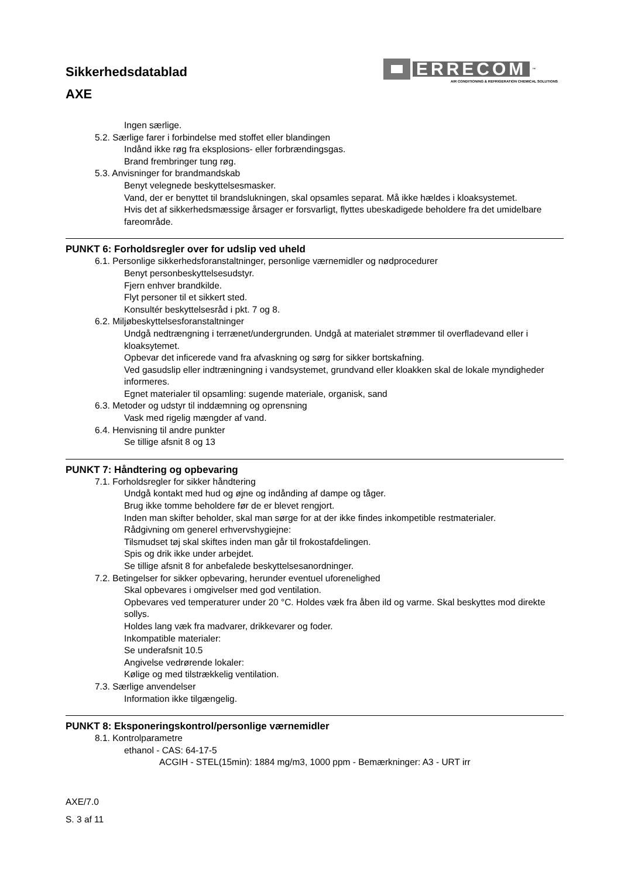Sikkerhedsdatablad
AXE
ERRECOM
™
AIR CONDITIONING & REFRIGERATION CHEMICAL SOLUTIONS
Ingen særlige.
5.2. Særlige farer i forbindelse med stoffet eller blandingen
Indånd ikke røg fra eksplosions- eller forbrændingsgas.
Brand frembringer tung røg.
5.3. Anvisninger for brandmandskab
Benyt velegnede beskyttelsesmasker.
Vand, der er benyttet til brandslukningen, skal opsamles separat. Må ikke hældes i kloaksystemet.
Hvis det af sikkerhedsmæssige årsager er forsvarligt, flyttes ubeskadigede beholdere fra det umidelbare fareområde.
PUNKT 6: Forholdsregler over for udslip ved uheld
6.1. Personlige sikkerhedsforanstaltninger, personlige værnemidler og nødprocedurer
Benyt personbeskyttelsesudstyr.
Fjern enhver brandkilde.
Flyt personer til et sikkert sted.
Konsultér beskyttelsesråd i pkt. 7 og 8.
6.2. Miljøbeskyttelsesforanstaltninger
Undgå nedtrængning i terrænet/undergrunden. Undgå at materialet strømmer til overfladevand eller i kloaksytemet.
Opbevar det inficerede vand fra afvaskning og sørg for sikker bortskafning.
Ved gasudslip eller indtræningning i vandsystemet, grundvand eller kloakken skal de lokale myndigheder informeres.
Egnet materialer til opsamling: sugende materiale, organisk, sand
6.3. Metoder og udstyr til inddæmning og oprensning
Vask med rigelig mængder af vand.
6.4. Henvisning til andre punkter
Se tillige afsnit 8 og 13
PUNKT 7: Håndtering og opbevaring
7.1. Forholdsregler for sikker håndtering
Undgå kontakt med hud og øjne og indånding af dampe og tåger.
Brug ikke tomme beholdere før de er blevet rengjort.
Inden man skifter beholder, skal man sørge for at der ikke findes inkompetible restmaterialer.
Rådgivning om generel erhvervshygiejne:
Tilsmudset tøj skal skiftes inden man går til frokostafdelingen.
Spis og drik ikke under arbejdet.
Se tillige afsnit 8 for anbefalede beskyttelsesanordninger.
7.2. Betingelser for sikker opbevaring, herunder eventuel uforenelighed
Skal opbevares i omgivelser med god ventilation.
Opbevares ved temperaturer under 20 °C. Holdes væk fra åben ild og varme. Skal beskyttes mod direkte sollys.
Holdes lang væk fra madvarer, drikkevarer og foder.
Inkompatible materialer:
Se underafsnit 10.5
Angivelse vedrørende lokaler:
Kølige og med tilstrækkelig ventilation.
7.3. Særlige anvendelser
Information ikke tilgængelig.
PUNKT 8: Eksponeringskontrol/personlige værnemidler
8.1. Kontrolparametre
ethanol - CAS: 64-17-5
ACGIH - STEL(15min): 1884 mg/m3, 1000 ppm - Bemærkninger: A3 - URT irr
AXE/7.0
S. 3 af 11